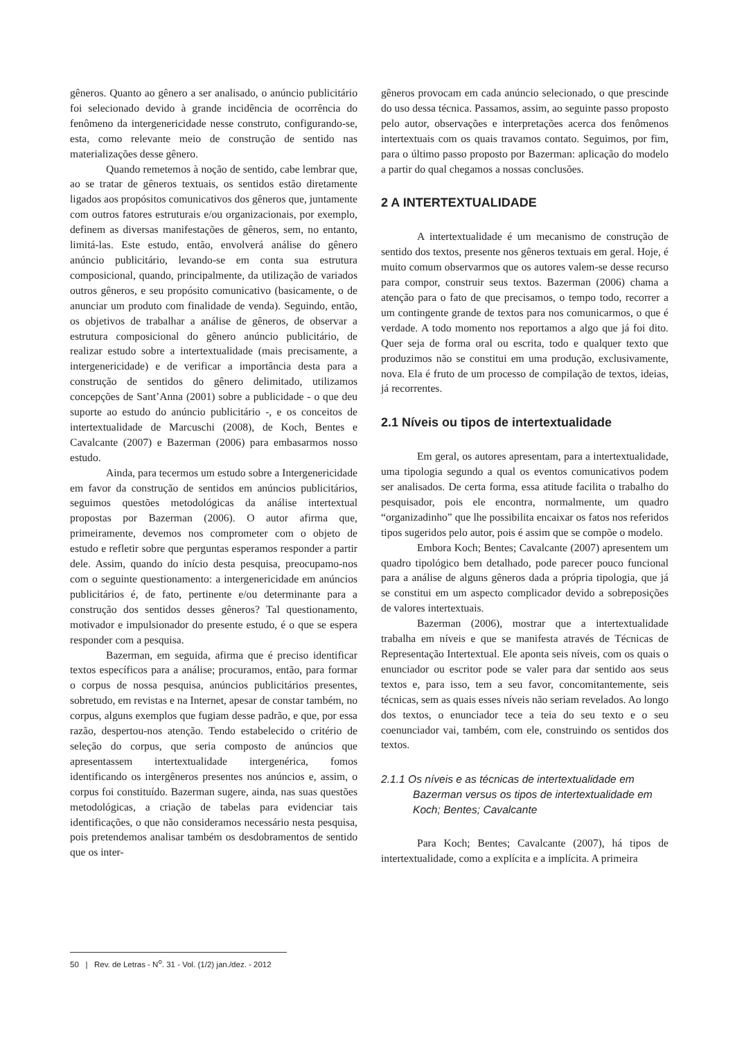gêneros. Quanto ao gênero a ser analisado, o anúncio publicitário foi selecionado devido à grande incidência de ocorrência do fenômeno da intergenericidade nesse construto, configurando-se, esta, como relevante meio de construção de sentido nas materializações desse gênero.
Quando remetemos à noção de sentido, cabe lembrar que, ao se tratar de gêneros textuais, os sentidos estão diretamente ligados aos propósitos comunicativos dos gêneros que, juntamente com outros fatores estruturais e/ou organizacionais, por exemplo, definem as diversas manifestações de gêneros, sem, no entanto, limitá-las. Este estudo, então, envolverá análise do gênero anúncio publicitário, levando-se em conta sua estrutura composicional, quando, principalmente, da utilização de variados outros gêneros, e seu propósito comunicativo (basicamente, o de anunciar um produto com finalidade de venda). Seguindo, então, os objetivos de trabalhar a análise de gêneros, de observar a estrutura composicional do gênero anúncio publicitário, de realizar estudo sobre a intertextualidade (mais precisamente, a intergenericidade) e de verificar a importância desta para a construção de sentidos do gênero delimitado, utilizamos concepções de Sant’Anna (2001) sobre a publicidade - o que deu suporte ao estudo do anúncio publicitário -, e os conceitos de intertextualidade de Marcuschi (2008), de Koch, Bentes e Cavalcante (2007) e Bazerman (2006) para embasarmos nosso estudo.
Ainda, para tecermos um estudo sobre a Intergenericidade em favor da construção de sentidos em anúncios publicitários, seguimos questões metodológicas da análise intertextual propostas por Bazerman (2006). O autor afirma que, primeiramente, devemos nos comprometer com o objeto de estudo e refletir sobre que perguntas esperamos responder a partir dele. Assim, quando do início desta pesquisa, preocupamo-nos com o seguinte questionamento: a intergenericidade em anúncios publicitários é, de fato, pertinente e/ou determinante para a construção dos sentidos desses gêneros? Tal questionamento, motivador e impulsionador do presente estudo, é o que se espera responder com a pesquisa.
Bazerman, em seguida, afirma que é preciso identificar textos específicos para a análise; procuramos, então, para formar o corpus de nossa pesquisa, anúncios publicitários presentes, sobretudo, em revistas e na Internet, apesar de constar também, no corpus, alguns exemplos que fugiam desse padrão, e que, por essa razão, despertou-nos atenção. Tendo estabelecido o critério de seleção do corpus, que seria composto de anúncios que apresentassem intertextualidade intergenérica, fomos identificando os intergêneros presentes nos anúncios e, assim, o corpus foi constituído. Bazerman sugere, ainda, nas suas questões metodológicas, a criação de tabelas para evidenciar tais identificações, o que não consideramos necessário nesta pesquisa, pois pretendemos analisar também os desdobramentos de sentido que os inter-
gêneros provocam em cada anúncio selecionado, o que prescinde do uso dessa técnica. Passamos, assim, ao seguinte passo proposto pelo autor, observações e interpretações acerca dos fenômenos intertextuais com os quais travamos contato. Seguimos, por fim, para o último passo proposto por Bazerman: aplicação do modelo a partir do qual chegamos a nossas conclusões.
2 A INTERTEXTUALIDADE
A intertextualidade é um mecanismo de construção de sentido dos textos, presente nos gêneros textuais em geral. Hoje, é muito comum observarmos que os autores valem-se desse recurso para compor, construir seus textos. Bazerman (2006) chama a atenção para o fato de que precisamos, o tempo todo, recorrer a um contingente grande de textos para nos comunicarmos, o que é verdade. A todo momento nos reportamos a algo que já foi dito. Quer seja de forma oral ou escrita, todo e qualquer texto que produzimos não se constitui em uma produção, exclusivamente, nova. Ela é fruto de um processo de compilação de textos, ideias, já recorrentes.
2.1 Níveis ou tipos de intertextualidade
Em geral, os autores apresentam, para a intertextualidade, uma tipologia segundo a qual os eventos comunicativos podem ser analisados. De certa forma, essa atitude facilita o trabalho do pesquisador, pois ele encontra, normalmente, um quadro “organizadinho” que lhe possibilita encaixar os fatos nos referidos tipos sugeridos pelo autor, pois é assim que se compõe o modelo.
Embora Koch; Bentes; Cavalcante (2007) apresentem um quadro tipológico bem detalhado, pode parecer pouco funcional para a análise de alguns gêneros dada a própria tipologia, que já se constitui em um aspecto complicador devido a sobreposições de valores intertextuais.
Bazerman (2006), mostrar que a intertextualidade trabalha em níveis e que se manifesta através de Técnicas de Representação Intertextual. Ele aponta seis níveis, com os quais o enunciador ou escritor pode se valer para dar sentido aos seus textos e, para isso, tem a seu favor, concomitantemente, seis técnicas, sem as quais esses níveis não seriam revelados. Ao longo dos textos, o enunciador tece a teia do seu texto e o seu coenunciador vai, também, com ele, construindo os sentidos dos textos.
2.1.1 Os níveis e as técnicas de intertextualidade em Bazerman versus os tipos de intertextualidade em Koch; Bentes; Cavalcante
Para Koch; Bentes; Cavalcante (2007), há tipos de intertextualidade, como a explícita e a implícita. A primeira
50 | Rev. de Letras - N<sup>o</sup>. 31 - Vol. (1/2) jan./dez. - 2012